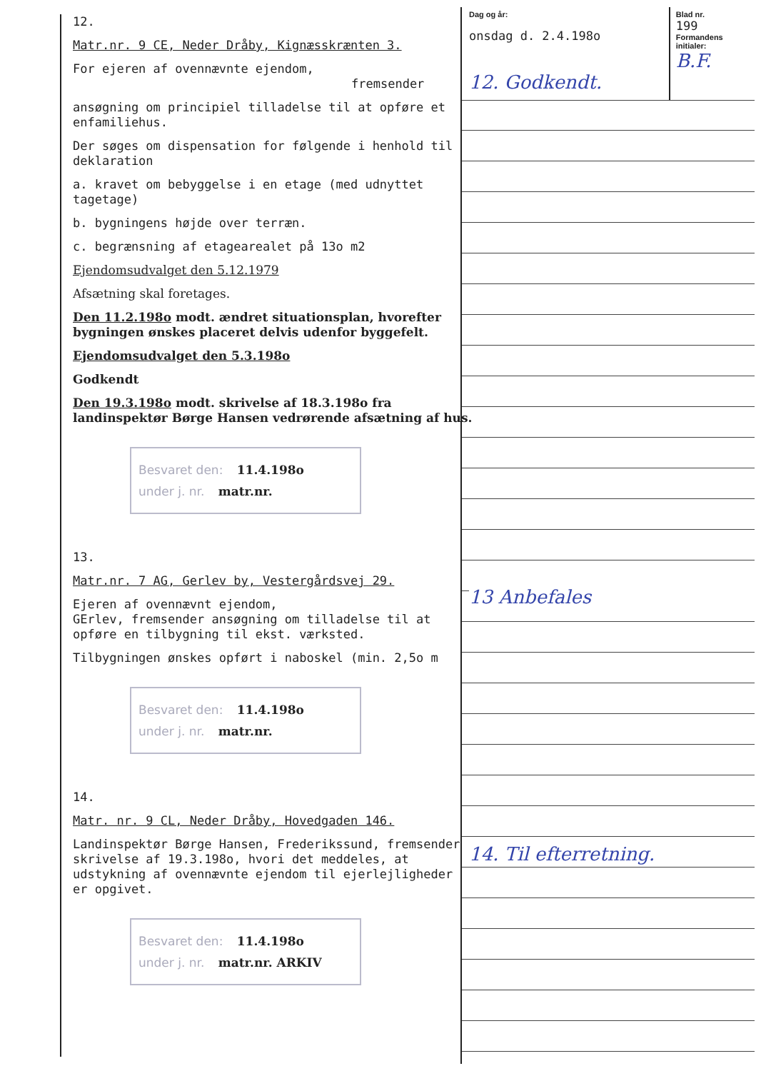12.
Matr.nr. 9 CE, Neder Dråby, Kignæsskrænten 3.
For ejeren af ovennævnte ejendom,
fremsender
ansøgning om principiel tilladelse til at opføre et enfamiliehus.
Der søges om dispensation for følgende i henhold til deklaration
a. kravet om bebyggelse i en etage (med udnyttet tagetage)
b. bygningens højde over terræn.
c. begrænsning af etagearealet på 13o m2
Ejendomsudvalget den 5.12.1979
Afsætning skal foretages.
Den 11.2.198o modt. ændret situationsplan, hvorefter bygningen ønskes placeret delvis udenfor byggefelt.
Ejendomsudvalget den 5.3.198o
Godkendt
Den 19.3.198o modt. skrivelse af 18.3.198o fra landinspektør Børge Hansen vedrørende afsætning af hus.
Besvaret den: 11.4.198o
under j. nr. matr.nr.
13.
Matr.nr. 7 AG, Gerlev by, Vestergårdsvej 29.
Ejeren af ovennævnt ejendom,
GErlev, fremsender ansøgning om tilladelse til at opføre en tilbygning til ekst. værksted.
Tilbygningen ønskes opført i naboskel (min. 2,5o m
Besvaret den: 11.4.198o
under j. nr. matr.nr.
14.
Matr. nr. 9 CL, Neder Dråby, Hovedgaden 146.
Landinspektør Børge Hansen, Frederikssund, fremsender skrivelse af 19.3.198o, hvori det meddeles, at udstykning af ovennævnte ejendom til ejerlejligheder er opgivet.
Besvaret den: 11.4.198o
under j. nr. matr.nr. ARKIV
Dag og år:
onsdag d. 2.4.198o
12. Godkendt.
Blad nr.
199
Formandens initialer:
B.F.
13 Anbefales
14. Til efterretning.